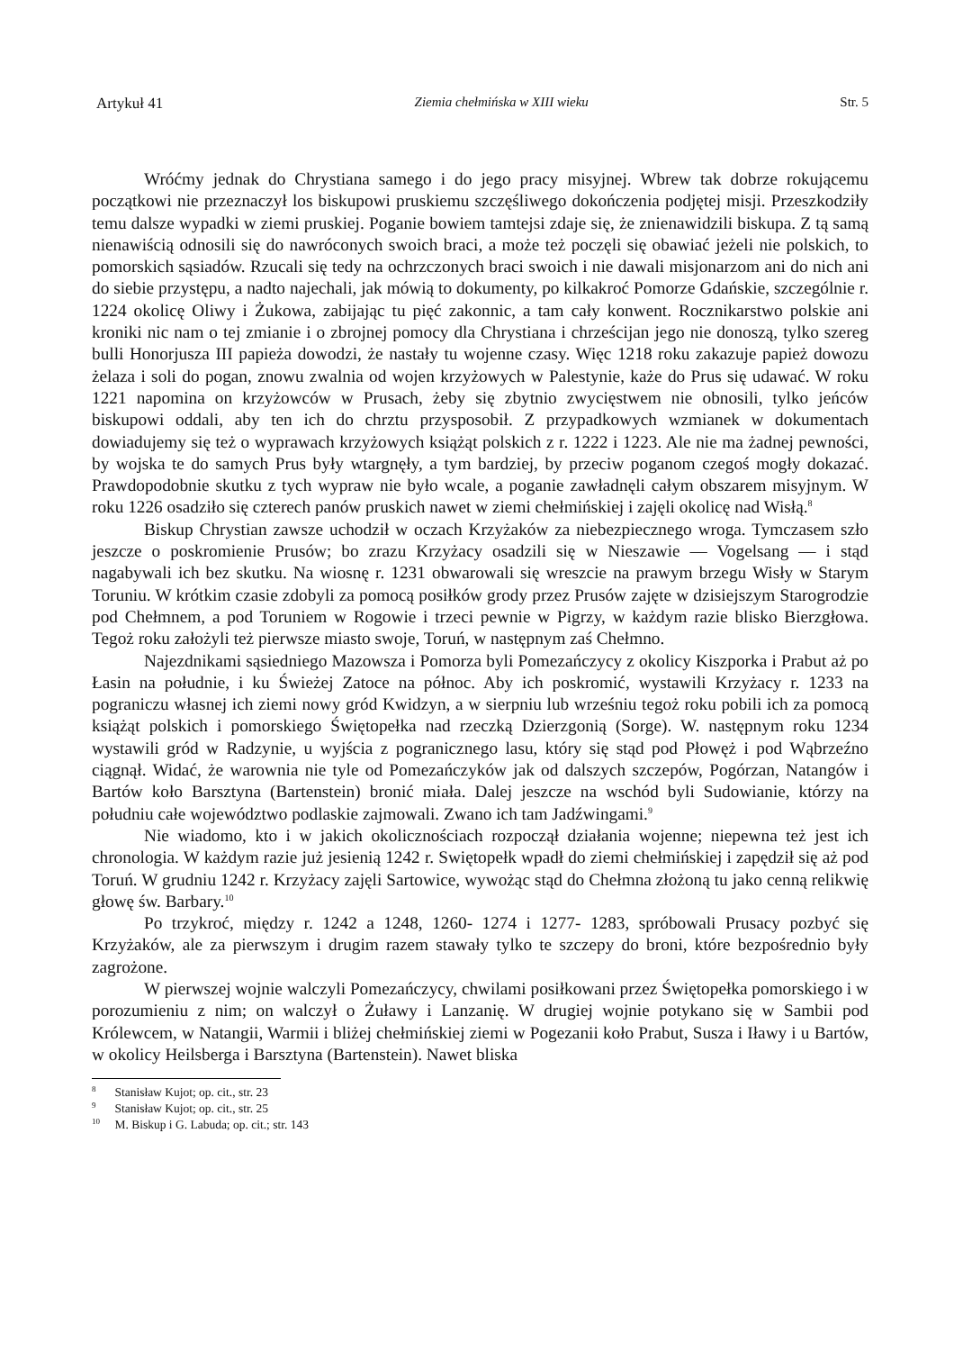Artykuł 41 Ziemia chełmińska w XIII wieku Str. 5
Wróćmy jednak do Chrystiana samego i do jego pracy misyjnej. Wbrew tak dobrze rokującemu początkowi nie przeznaczył los biskupowi pruskiemu szczęśliwego dokończenia podjętej misji. Przeszkodziły temu dalsze wypadki w ziemi pruskiej. Poganie bowiem tamtejsi zdaje się, że znienawidzili biskupa. Z tą samą nienawiścią odnosili się do nawróconych swoich braci, a może też poczęli się obawiać jeżeli nie polskich, to pomorskich sąsiadów. Rzucali się tedy na ochrzczonych braci swoich i nie dawali misjonarzom ani do nich ani do siebie przystępu, a nadto najechali, jak mówią to dokumenty, po kilkakroć Pomorze Gdańskie, szczególnie r. 1224 okolicę Oliwy i Żukowa, zabijając tu pięć zakonnic, a tam cały konwent. Rocznikarstwo polskie ani kroniki nic nam o tej zmianie i o zbrojnej pomocy dla Chrystiana i chrześcijan jego nie donoszą, tylko szereg bulli Honorjusza III papieża dowodzi, że nastały tu wojenne czasy. Więc 1218 roku zakazuje papież dowozu żelaza i soli do pogan, znowu zwalnia od wojen krzyżowych w Palestynie, każe do Prus się udawać. W roku 1221 napomina on krzyżowców w Prusach, żeby się zbytnio zwycięstwem nie obnosili, tylko jeńców biskupowi oddali, aby ten ich do chrztu przysposobił. Z przypadkowych wzmianek w dokumentach dowiadujemy się też o wyprawach krzyżowych książąt polskich z r. 1222 i 1223. Ale nie ma żadnej pewności, by wojska te do samych Prus były wtargnęły, a tym bardziej, by przeciw poganom czegoś mogły dokazać. Prawdopodobnie skutku z tych wypraw nie było wcale, a poganie zawładnęli całym obszarem misyjnym. W roku 1226 osadziło się czterech panów pruskich nawet w ziemi chełmińskiej i zajęli okolicę nad Wisłą.<sup>8</sup>
Biskup Chrystian zawsze uchodził w oczach Krzyżaków za niebezpiecznego wroga. Tymczasem szło jeszcze o poskromienie Prusów; bo zrazu Krzyżacy osadzili się w Nieszawie — Vogelsang — i stąd nagabywali ich bez skutku. Na wiosnę r. 1231 obwarowali się wreszcie na prawym brzegu Wisły w Starym Toruniu. W krótkim czasie zdobyli za pomocą posiłków grody przez Prusów zajęte w dzisiejszym Starogrodzie pod Chełmnem, a pod Toruniem w Rogowie i trzeci pewnie w Pigrzy, w każdym razie blisko Bierzgłowa. Tegoż roku założyli też pierwsze miasto swoje, Toruń, w następnym zaś Chełmno.
Najezdnikami sąsiedniego Mazowsza i Pomorza byli Pomezańczycy z okolicy Kiszporka i Prabut aż po Łasin na południe, i ku Świeżej Zatoce na północ. Aby ich poskromić, wystawili Krzyżacy r. 1233 na pograniczu własnej ich ziemi nowy gród Kwidzyn, a w sierpniu lub wrześniu tegoż roku pobili ich za pomocą książąt polskich i pomorskiego Świętopełka nad rzeczką Dzierzgonią (Sorge). W. następnym roku 1234 wystawili gród w Radzynie, u wyjścia z pogranicznego lasu, który się stąd pod Płowęż i pod Wąbrzeźno ciągnął. Widać, że warownia nie tyle od Pomezańczyków jak od dalszych szczepów, Pogórzan, Natangów i Bartów koło Barsztyna (Bartenstein) bronić miała. Dalej jeszcze na wschód byli Sudowianie, którzy na południu całe województwo podlaskie zajmowali. Zwano ich tam Jadźwingami.<sup>9</sup>
Nie wiadomo, kto i w jakich okolicznościach rozpoczął działania wojenne; niepewna też jest ich chronologia. W każdym razie już jesienią 1242 r. Swiętopełk wpadł do ziemi chełmińskiej i zapędził się aż pod Toruń. W grudniu 1242 r. Krzyżacy zajęli Sartowice, wywożąc stąd do Chełmna złożoną tu jako cenną relikwię głowę św. Barbary.<sup>10</sup>
Po trzykroć, między r. 1242 a 1248, 1260- 1274 i 1277- 1283, spróbowali Prusacy pozbyć się Krzyżaków, ale za pierwszym i drugim razem stawały tylko te szczepy do broni, które bezpośrednio były zagrożone.
W pierwszej wojnie walczyli Pomezańczycy, chwilami posiłkowani przez Świętopełka pomorskiego i w porozumieniu z nim; on walczył o Żuławy i Lanzanię. W drugiej wojnie potykano się w Sambii pod Królewcem, w Natangii, Warmii i bliżej chełmińskiej ziemi w Pogezanii koło Prabut, Susza i Iławy i u Bartów, w okolicy Heilsberga i Barsztyna (Bartenstein). Nawet bliska
<sup>8</sup> Stanisław Kujot; op. cit., str. 23
<sup>9</sup> Stanisław Kujot; op. cit., str. 25
<sup>10</sup> M. Biskup i G. Labuda; op. cit.; str. 143